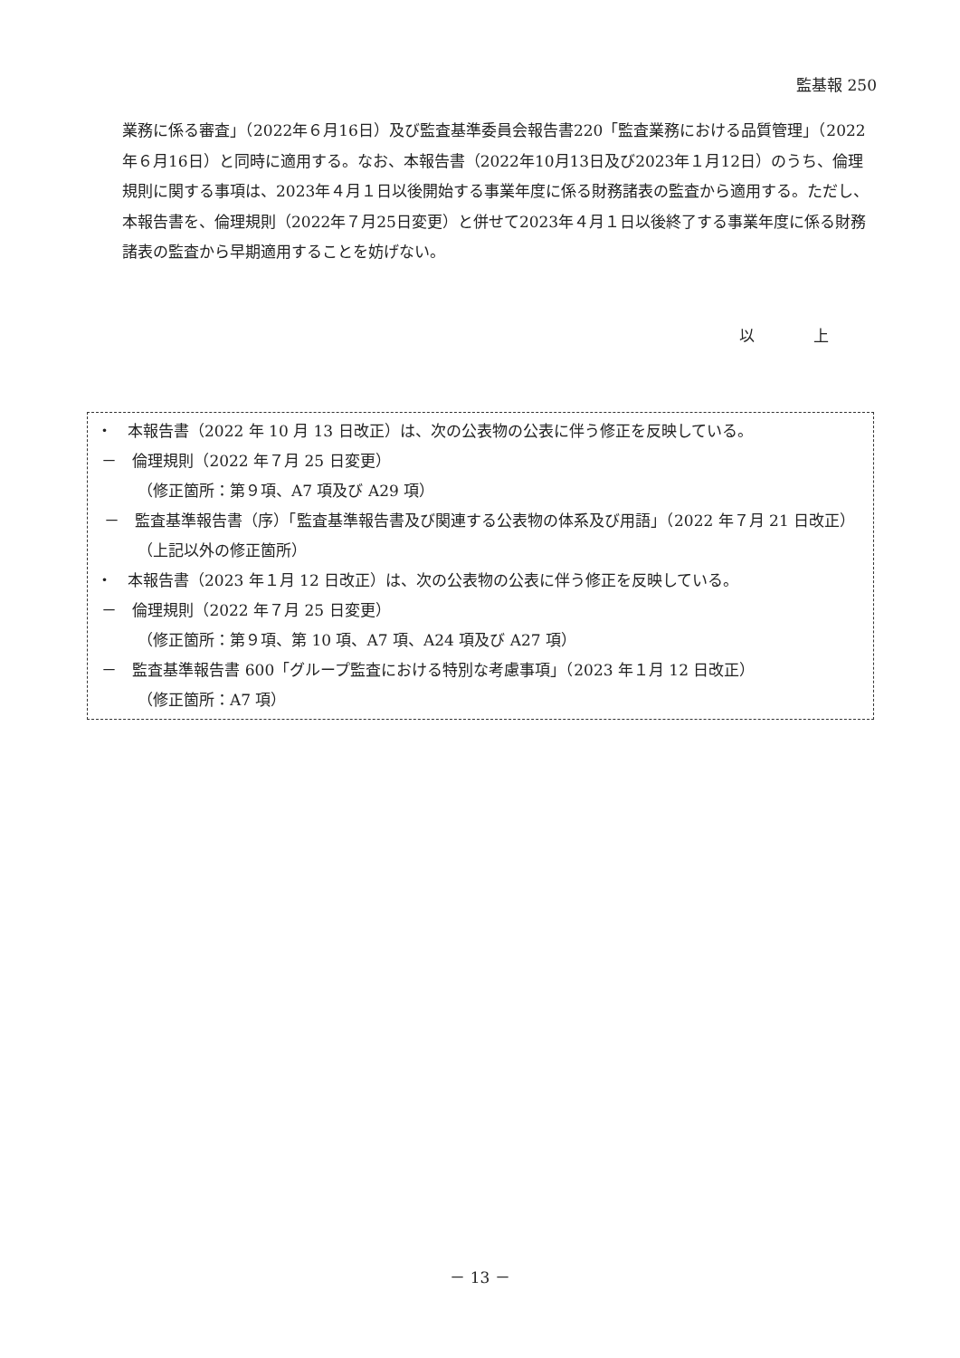監基報 250
業務に係る審査」（2022年６月16日）及び監査基準委員会報告書220「監査業務における品質管理」（2022年６月16日）と同時に適用する。なお、本報告書（2022年10月13日及び2023年１月12日）のうち、倫理規則に関する事項は、2023年４月１日以後開始する事業年度に係る財務諸表の監査から適用する。ただし、本報告書を、倫理規則（2022年７月25日変更）と併せて2023年４月１日以後終了する事業年度に係る財務諸表の監査から早期適用することを妨げない。
以 上
・　本報告書（2022 年 10 月 13 日改正）は、次の公表物の公表に伴う修正を反映している。
－　倫理規則（2022 年７月 25 日変更）
（修正箇所：第９項、A7 項及び A29 項）
－　監査基準報告書（序）「監査基準報告書及び関連する公表物の体系及び用語」（2022 年７月 21 日改正）
（上記以外の修正箇所）
・　本報告書（2023 年１月 12 日改正）は、次の公表物の公表に伴う修正を反映している。
－　倫理規則（2022 年７月 25 日変更）
（修正箇所：第９項、第 10 項、A7 項、A24 項及び A27 項）
－　監査基準報告書 600「グループ監査における特別な考慮事項」（2023 年１月 12 日改正）
（修正箇所：A7 項）
－ 13 －